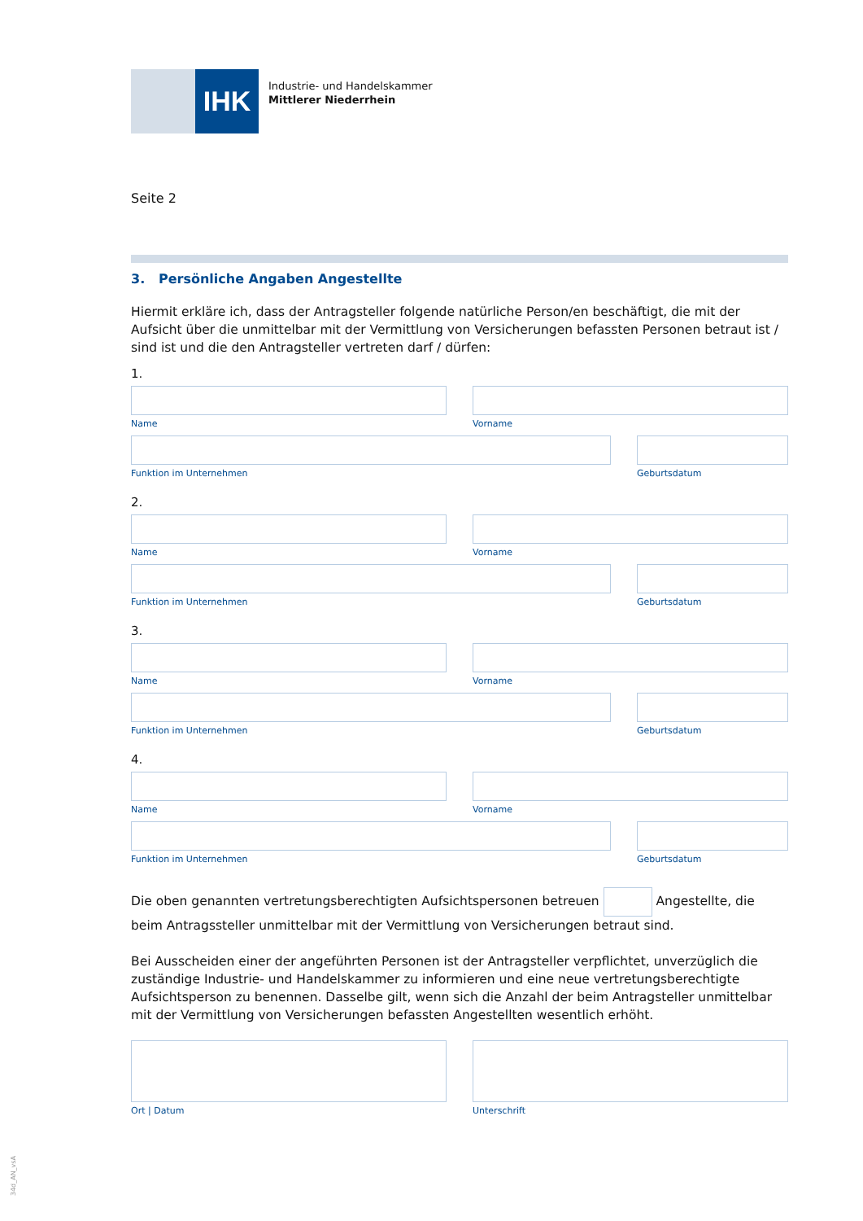IHK
Industrie- und Handelskammer
Mittlerer Niederrhein
Seite 2
3. Persönliche Angaben Angestellte
Hiermit erkläre ich, dass der Antragsteller folgende natürliche Person/en beschäftigt, die mit der Aufsicht über die unmittelbar mit der Vermittlung von Versicherungen befassten Personen betraut ist / sind ist und die den Antragsteller vertreten darf / dürfen:
1.
Name Vorname
Funktion im Unternehmen Geburtsdatum
2.
Name Vorname
Funktion im Unternehmen Geburtsdatum
3.
Name Vorname
Funktion im Unternehmen Geburtsdatum
4.
Name Vorname
Funktion im Unternehmen Geburtsdatum
Die oben genannten vertretungsberechtigten Aufsichtspersonen betreuen Angestellte, die beim Antragssteller unmittelbar mit der Vermittlung von Versicherungen betraut sind.
Bei Ausscheiden einer der angeführten Personen ist der Antragsteller verpflichtet, unverzüglich die zuständige Industrie- und Handelskammer zu informieren und eine neue vertretungsberechtigte Aufsichtsperson zu benennen. Dasselbe gilt, wenn sich die Anzahl der beim Antragsteller unmittelbar mit der Vermittlung von Versicherungen befassten Angestellten wesentlich erhöht.
Ort | Datum Unterschrift
34d_AN_vsA